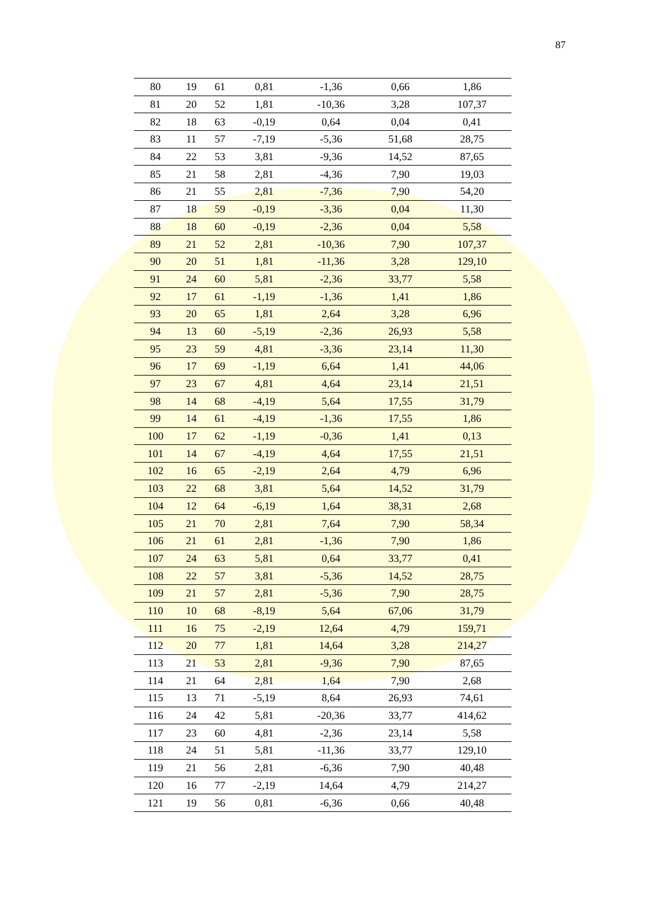87
| 80 | 19 | 61 | 0,81 | -1,36 | 0,66 | 1,86 |
| 81 | 20 | 52 | 1,81 | -10,36 | 3,28 | 107,37 |
| 82 | 18 | 63 | -0,19 | 0,64 | 0,04 | 0,41 |
| 83 | 11 | 57 | -7,19 | -5,36 | 51,68 | 28,75 |
| 84 | 22 | 53 | 3,81 | -9,36 | 14,52 | 87,65 |
| 85 | 21 | 58 | 2,81 | -4,36 | 7,90 | 19,03 |
| 86 | 21 | 55 | 2,81 | -7,36 | 7,90 | 54,20 |
| 87 | 18 | 59 | -0,19 | -3,36 | 0,04 | 11,30 |
| 88 | 18 | 60 | -0,19 | -2,36 | 0,04 | 5,58 |
| 89 | 21 | 52 | 2,81 | -10,36 | 7,90 | 107,37 |
| 90 | 20 | 51 | 1,81 | -11,36 | 3,28 | 129,10 |
| 91 | 24 | 60 | 5,81 | -2,36 | 33,77 | 5,58 |
| 92 | 17 | 61 | -1,19 | -1,36 | 1,41 | 1,86 |
| 93 | 20 | 65 | 1,81 | 2,64 | 3,28 | 6,96 |
| 94 | 13 | 60 | -5,19 | -2,36 | 26,93 | 5,58 |
| 95 | 23 | 59 | 4,81 | -3,36 | 23,14 | 11,30 |
| 96 | 17 | 69 | -1,19 | 6,64 | 1,41 | 44,06 |
| 97 | 23 | 67 | 4,81 | 4,64 | 23,14 | 21,51 |
| 98 | 14 | 68 | -4,19 | 5,64 | 17,55 | 31,79 |
| 99 | 14 | 61 | -4,19 | -1,36 | 17,55 | 1,86 |
| 100 | 17 | 62 | -1,19 | -0,36 | 1,41 | 0,13 |
| 101 | 14 | 67 | -4,19 | 4,64 | 17,55 | 21,51 |
| 102 | 16 | 65 | -2,19 | 2,64 | 4,79 | 6,96 |
| 103 | 22 | 68 | 3,81 | 5,64 | 14,52 | 31,79 |
| 104 | 12 | 64 | -6,19 | 1,64 | 38,31 | 2,68 |
| 105 | 21 | 70 | 2,81 | 7,64 | 7,90 | 58,34 |
| 106 | 21 | 61 | 2,81 | -1,36 | 7,90 | 1,86 |
| 107 | 24 | 63 | 5,81 | 0,64 | 33,77 | 0,41 |
| 108 | 22 | 57 | 3,81 | -5,36 | 14,52 | 28,75 |
| 109 | 21 | 57 | 2,81 | -5,36 | 7,90 | 28,75 |
| 110 | 10 | 68 | -8,19 | 5,64 | 67,06 | 31,79 |
| 111 | 16 | 75 | -2,19 | 12,64 | 4,79 | 159,71 |
| 112 | 20 | 77 | 1,81 | 14,64 | 3,28 | 214,27 |
| 113 | 21 | 53 | 2,81 | -9,36 | 7,90 | 87,65 |
| 114 | 21 | 64 | 2,81 | 1,64 | 7,90 | 2,68 |
| 115 | 13 | 71 | -5,19 | 8,64 | 26,93 | 74,61 |
| 116 | 24 | 42 | 5,81 | -20,36 | 33,77 | 414,62 |
| 117 | 23 | 60 | 4,81 | -2,36 | 23,14 | 5,58 |
| 118 | 24 | 51 | 5,81 | -11,36 | 33,77 | 129,10 |
| 119 | 21 | 56 | 2,81 | -6,36 | 7,90 | 40,48 |
| 120 | 16 | 77 | -2,19 | 14,64 | 4,79 | 214,27 |
| 121 | 19 | 56 | 0,81 | -6,36 | 0,66 | 40,48 |